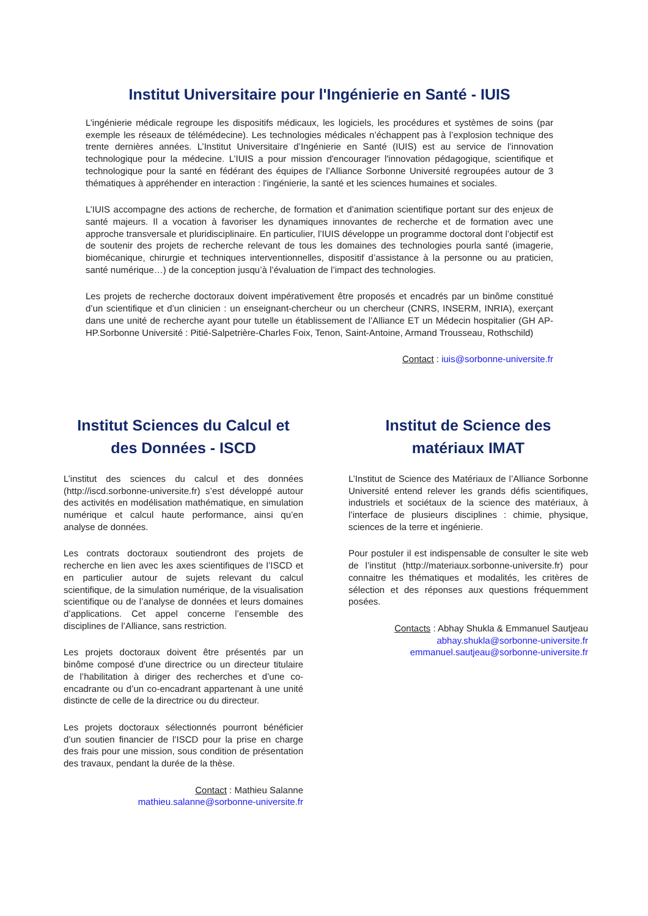Institut Universitaire pour l'Ingénierie en Santé - IUIS
L’ingénierie médicale regroupe les dispositifs médicaux, les logiciels, les procédures et systèmes de soins (par exemple les réseaux de télémédecine). Les technologies médicales n’échappent pas à l’explosion technique des trente dernières années. L’Institut Universitaire d’Ingénierie en Santé (IUIS) est au service de l’innovation technologique pour la médecine. L’IUIS a pour mission d'encourager l'innovation pédagogique, scientifique et technologique pour la santé en fédérant des équipes de l’Alliance Sorbonne Université regroupées autour de 3 thématiques à appréhender en interaction : l'ingénierie, la santé et les sciences humaines et sociales.
L’IUIS accompagne des actions de recherche, de formation et d’animation scientifique portant sur des enjeux de santé majeurs. Il a vocation à favoriser les dynamiques innovantes de recherche et de formation avec une approche transversale et pluridisciplinaire. En particulier, l’IUIS développe un programme doctoral dont l’objectif est de soutenir des projets de recherche relevant de tous les domaines des technologies pourla santé (imagerie, biomécanique, chirurgie et techniques interventionnelles, dispositif d’assistance à la personne ou au praticien, santé numérique…) de la conception jusqu’à l’évaluation de l’impact des technologies.
Les projets de recherche doctoraux doivent impérativement être proposés et encadrés par un binôme constitué d’un scientifique et d’un clinicien : un enseignant-chercheur ou un chercheur (CNRS, INSERM, INRIA), exerçant dans une unité de recherche ayant pour tutelle un établissement de l’Alliance ET un Médecin hospitalier (GH AP-HP.Sorbonne Université : Pitié-Salpetrière-Charles Foix, Tenon, Saint-Antoine, Armand Trousseau, Rothschild)
Contact : iuis@sorbonne-universite.fr
Institut Sciences du Calcul et des Données - ISCD
L’institut des sciences du calcul et des données (http://iscd.sorbonne-universite.fr) s’est développé autour des activités en modélisation mathématique, en simulation numérique et calcul haute performance, ainsi qu’en analyse de données.
Les contrats doctoraux soutiendront des projets de recherche en lien avec les axes scientifiques de l’ISCD et en particulier autour de sujets relevant du calcul scientifique, de la simulation numérique, de la visualisation scientifique ou de l’analyse de données et leurs domaines d’applications. Cet appel concerne l’ensemble des disciplines de l’Alliance, sans restriction.
Les projets doctoraux doivent être présentés par un binôme composé d'une directrice ou un directeur titulaire de l’habilitation à diriger des recherches et d’une co-encadrante ou d’un co-encadrant appartenant à une unité distincte de celle de la directrice ou du directeur.
Les projets doctoraux sélectionnés pourront bénéficier d’un soutien financier de l’ISCD pour la prise en charge des frais pour une mission, sous condition de présentation des travaux, pendant la durée de la thèse.
Contact : Mathieu Salanne
mathieu.salanne@sorbonne-universite.fr
Institut de Science des matériaux IMAT
L’Institut de Science des Matériaux de l’Alliance Sorbonne Université entend relever les grands défis scientifiques, industriels et sociétaux de la science des matériaux, à l’interface de plusieurs disciplines : chimie, physique, sciences de la terre et ingénierie.
Pour postuler il est indispensable de consulter le site web de l’institut (http://materiaux.sorbonne-universite.fr) pour connaitre les thématiques et modalités, les critères de sélection et des réponses aux questions fréquemment posées.
Contacts : Abhay Shukla & Emmanuel Sautjeau
abhay.shukla@sorbonne-universite.fr
emmanuel.sautjeau@sorbonne-universite.fr